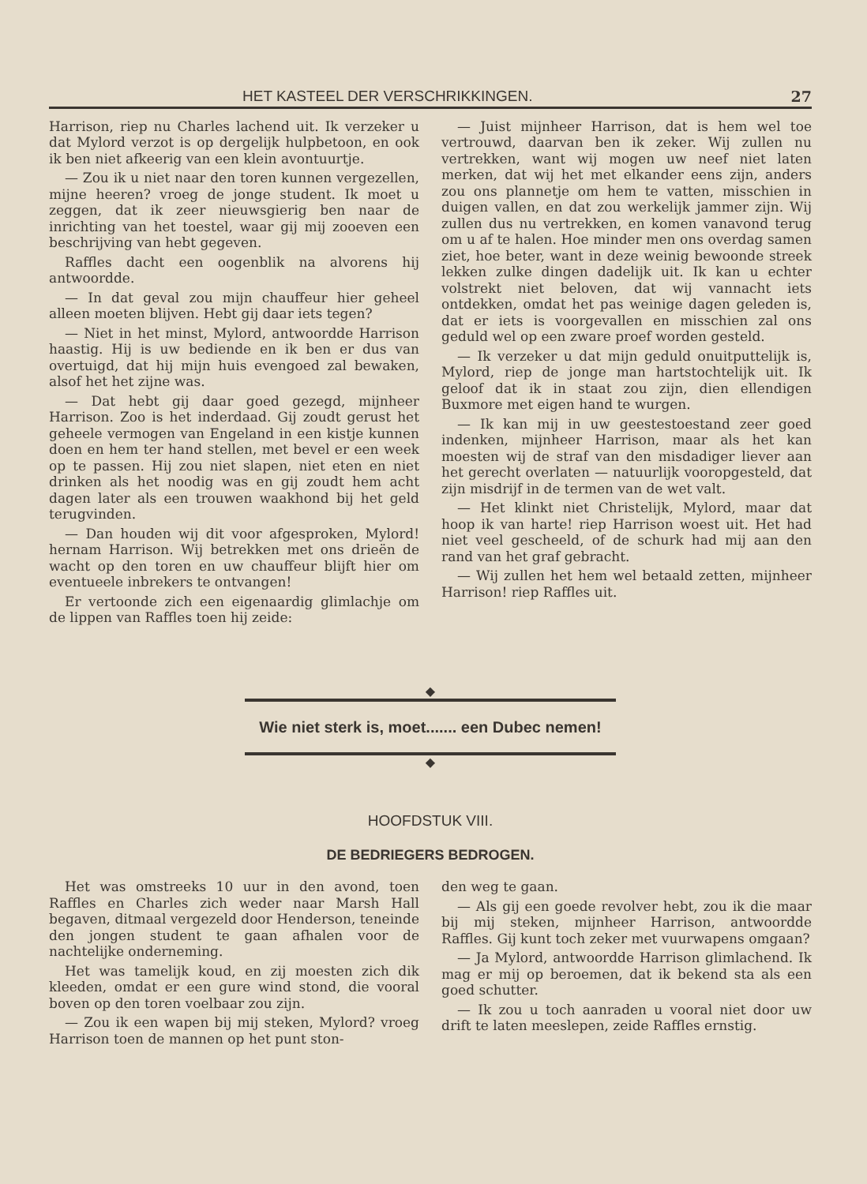HET KASTEEL DER VERSCHRIKKINGEN. 27
Harrison, riep nu Charles lachend uit. Ik verzeker u dat Mylord verzot is op dergelijk hulpbetoon, en ook ik ben niet afkeerig van een klein avontuurtje.
— Zou ik u niet naar den toren kunnen vergezellen, mijne heeren? vroeg de jonge student. Ik moet u zeggen, dat ik zeer nieuwsgierig ben naar de inrichting van het toestel, waar gij mij zooeven een beschrijving van hebt gegeven.
Raffles dacht een oogenblik na alvorens hij antwoordde.
— In dat geval zou mijn chauffeur hier geheel alleen moeten blijven. Hebt gij daar iets tegen?
— Niet in het minst, Mylord, antwoordde Harrison haastig. Hij is uw bediende en ik ben er dus van overtuigd, dat hij mijn huis evengoed zal bewaken, alsof het het zijne was.
— Dat hebt gij daar goed gezegd, mijnheer Harrison. Zoo is het inderdaad. Gij zoudt gerust het geheele vermogen van Engeland in een kistje kunnen doen en hem ter hand stellen, met bevel er een week op te passen. Hij zou niet slapen, niet eten en niet drinken als het noodig was en gij zoudt hem acht dagen later als een trouwen waakhond bij het geld terugvinden.
— Dan houden wij dit voor afgesproken, Mylord! hernam Harrison. Wij betrekken met ons drieën de wacht op den toren en uw chauffeur blijft hier om eventueele inbrekers te ontvangen!
Er vertoonde zich een eigenaardig glimlachje om de lippen van Raffles toen hij zeide:
— Juist mijnheer Harrison, dat is hem wel toe vertrouwd, daarvan ben ik zeker. Wij zullen nu vertrekken, want wij mogen uw neef niet laten merken, dat wij het met elkander eens zijn, anders zou ons plannetje om hem te vatten, misschien in duigen vallen, en dat zou werkelijk jammer zijn. Wij zullen dus nu vertrekken, en komen vanavond terug om u af te halen. Hoe minder men ons overdag samen ziet, hoe beter, want in deze weinig bewoonde streek lekken zulke dingen dadelijk uit. Ik kan u echter volstrekt niet beloven, dat wij vannacht iets ontdekken, omdat het pas weinige dagen geleden is, dat er iets is voorgevallen en misschien zal ons geduld wel op een zware proef worden gesteld.
— Ik verzeker u dat mijn geduld onuitputtelijk is, Mylord, riep de jonge man hartstochtelijk uit. Ik geloof dat ik in staat zou zijn, dien ellendigen Buxmore met eigen hand te wurgen.
— Ik kan mij in uw geestestoestand zeer goed indenken, mijnheer Harrison, maar als het kan moesten wij de straf van den misdadiger liever aan het gerecht overlaten — natuurlijk vooropgesteld, dat zijn misdrijf in de termen van de wet valt.
— Het klinkt niet Christelijk, Mylord, maar dat hoop ik van harte! riep Harrison woest uit. Het had niet veel gescheeld, of de schurk had mij aan den rand van het graf gebracht.
— Wij zullen het hem wel betaald zetten, mijnheer Harrison! riep Raffles uit.
◆
Wie niet sterk is, moet....... een Dubec nemen!
◆
HOOFDSTUK VIII.
DE BEDRIEGERS BEDROGEN.
Het was omstreeks 10 uur in den avond, toen Raffles en Charles zich weder naar Marsh Hall begaven, ditmaal vergezeld door Henderson, teneinde den jongen student te gaan afhalen voor de nachtelijke onderneming.
Het was tamelijk koud, en zij moesten zich dik kleeden, omdat er een gure wind stond, die vooral boven op den toren voelbaar zou zijn.
— Zou ik een wapen bij mij steken, Mylord? vroeg Harrison toen de mannen op het punt ston-
den weg te gaan.
— Als gij een goede revolver hebt, zou ik die maar bij mij steken, mijnheer Harrison, antwoordde Raffles. Gij kunt toch zeker met vuurwapens omgaan?
— Ja Mylord, antwoordde Harrison glimlachend. Ik mag er mij op beroemen, dat ik bekend sta als een goed schutter.
— Ik zou u toch aanraden u vooral niet door uw drift te laten meeslepen, zeide Raffles ernstig.